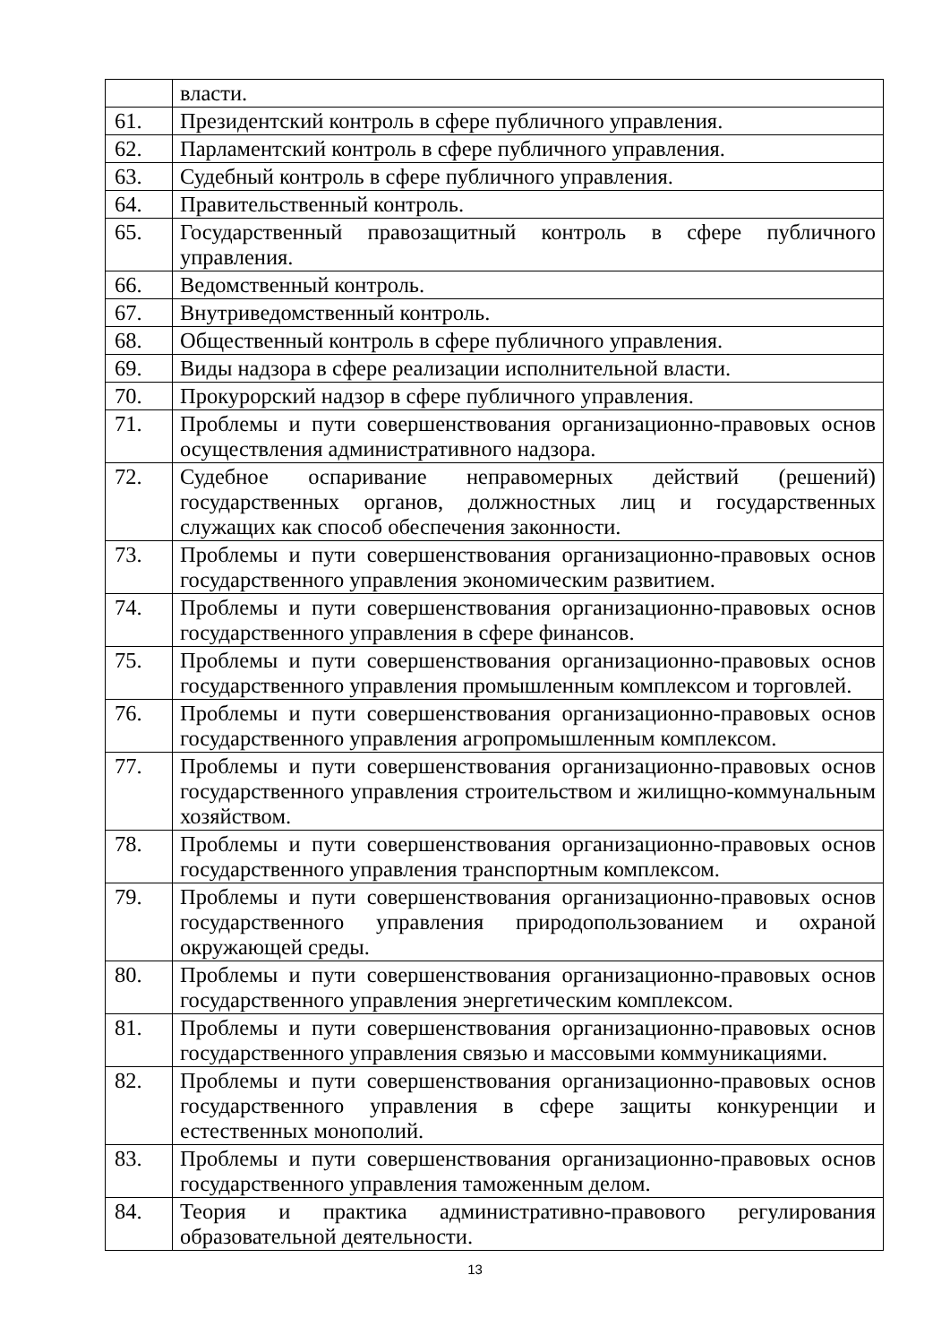| | власти. |
| 61. | Президентский контроль в сфере публичного управления. |
| 62. | Парламентский контроль в сфере публичного управления. |
| 63. | Судебный контроль в сфере публичного управления. |
| 64. | Правительственный контроль. |
| 65. | Государственный правозащитный контроль в сфере публичного управления. |
| 66. | Ведомственный контроль. |
| 67. | Внутриведомственный контроль. |
| 68. | Общественный контроль в сфере публичного управления. |
| 69. | Виды надзора в сфере реализации исполнительной власти. |
| 70. | Прокурорский надзор в сфере публичного управления. |
| 71. | Проблемы и пути совершенствования организационно-правовых основ осуществления административного надзора. |
| 72. | Судебное оспаривание неправомерных действий (решений) государственных органов, должностных лиц и государственных служащих как способ обеспечения законности. |
| 73. | Проблемы и пути совершенствования организационно-правовых основ государственного управления экономическим развитием. |
| 74. | Проблемы и пути совершенствования организационно-правовых основ государственного управления в сфере финансов. |
| 75. | Проблемы и пути совершенствования организационно-правовых основ государственного управления промышленным комплексом и торговлей. |
| 76. | Проблемы и пути совершенствования организационно-правовых основ государственного управления агропромышленным комплексом. |
| 77. | Проблемы и пути совершенствования организационно-правовых основ государственного управления строительством и жилищно-коммунальным хозяйством. |
| 78. | Проблемы и пути совершенствования организационно-правовых основ государственного управления транспортным комплексом. |
| 79. | Проблемы и пути совершенствования организационно-правовых основ государственного управления природопользованием и охраной окружающей среды. |
| 80. | Проблемы и пути совершенствования организационно-правовых основ государственного управления энергетическим комплексом. |
| 81. | Проблемы и пути совершенствования организационно-правовых основ государственного управления связью и массовыми коммуникациями. |
| 82. | Проблемы и пути совершенствования организационно-правовых основ государственного управления в сфере защиты конкуренции и естественных монополий. |
| 83. | Проблемы и пути совершенствования организационно-правовых основ государственного управления таможенным делом. |
| 84. | Теория и практика административно-правового регулирования образовательной деятельности. |
13